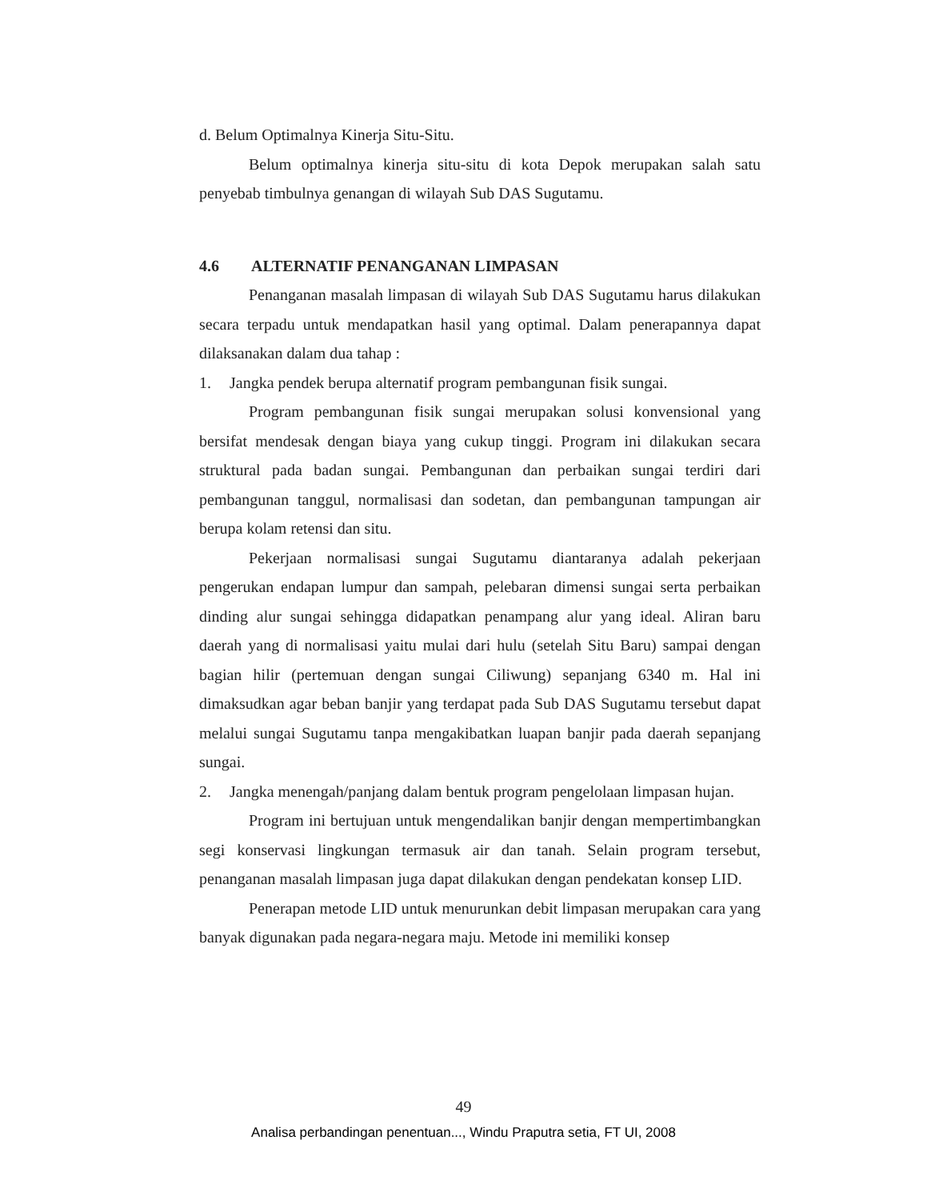d. Belum Optimalnya Kinerja Situ-Situ.
Belum optimalnya kinerja situ-situ di kota Depok merupakan salah satu penyebab timbulnya genangan di wilayah Sub DAS Sugutamu.
4.6 ALTERNATIF PENANGANAN LIMPASAN
Penanganan masalah limpasan di wilayah Sub DAS Sugutamu harus dilakukan secara terpadu untuk mendapatkan hasil yang optimal. Dalam penerapannya dapat dilaksanakan dalam dua tahap :
1. Jangka pendek berupa alternatif program pembangunan fisik sungai.
Program pembangunan fisik sungai merupakan solusi konvensional yang bersifat mendesak dengan biaya yang cukup tinggi. Program ini dilakukan secara struktural pada badan sungai. Pembangunan dan perbaikan sungai terdiri dari pembangunan tanggul, normalisasi dan sodetan, dan pembangunan tampungan air berupa kolam retensi dan situ.
Pekerjaan normalisasi sungai Sugutamu diantaranya adalah pekerjaan pengerukan endapan lumpur dan sampah, pelebaran dimensi sungai serta perbaikan dinding alur sungai sehingga didapatkan penampang alur yang ideal. Aliran baru daerah yang di normalisasi yaitu mulai dari hulu (setelah Situ Baru) sampai dengan bagian hilir (pertemuan dengan sungai Ciliwung) sepanjang 6340 m. Hal ini dimaksudkan agar beban banjir yang terdapat pada Sub DAS Sugutamu tersebut dapat melalui sungai Sugutamu tanpa mengakibatkan luapan banjir pada daerah sepanjang sungai.
2. Jangka menengah/panjang dalam bentuk program pengelolaan limpasan hujan.
Program ini bertujuan untuk mengendalikan banjir dengan mempertimbangkan segi konservasi lingkungan termasuk air dan tanah. Selain program tersebut, penanganan masalah limpasan juga dapat dilakukan dengan pendekatan konsep LID.
Penerapan metode LID untuk menurunkan debit limpasan merupakan cara yang banyak digunakan pada negara-negara maju. Metode ini memiliki konsep
49
Analisa perbandingan penentuan..., Windu Praputra setia, FT UI, 2008